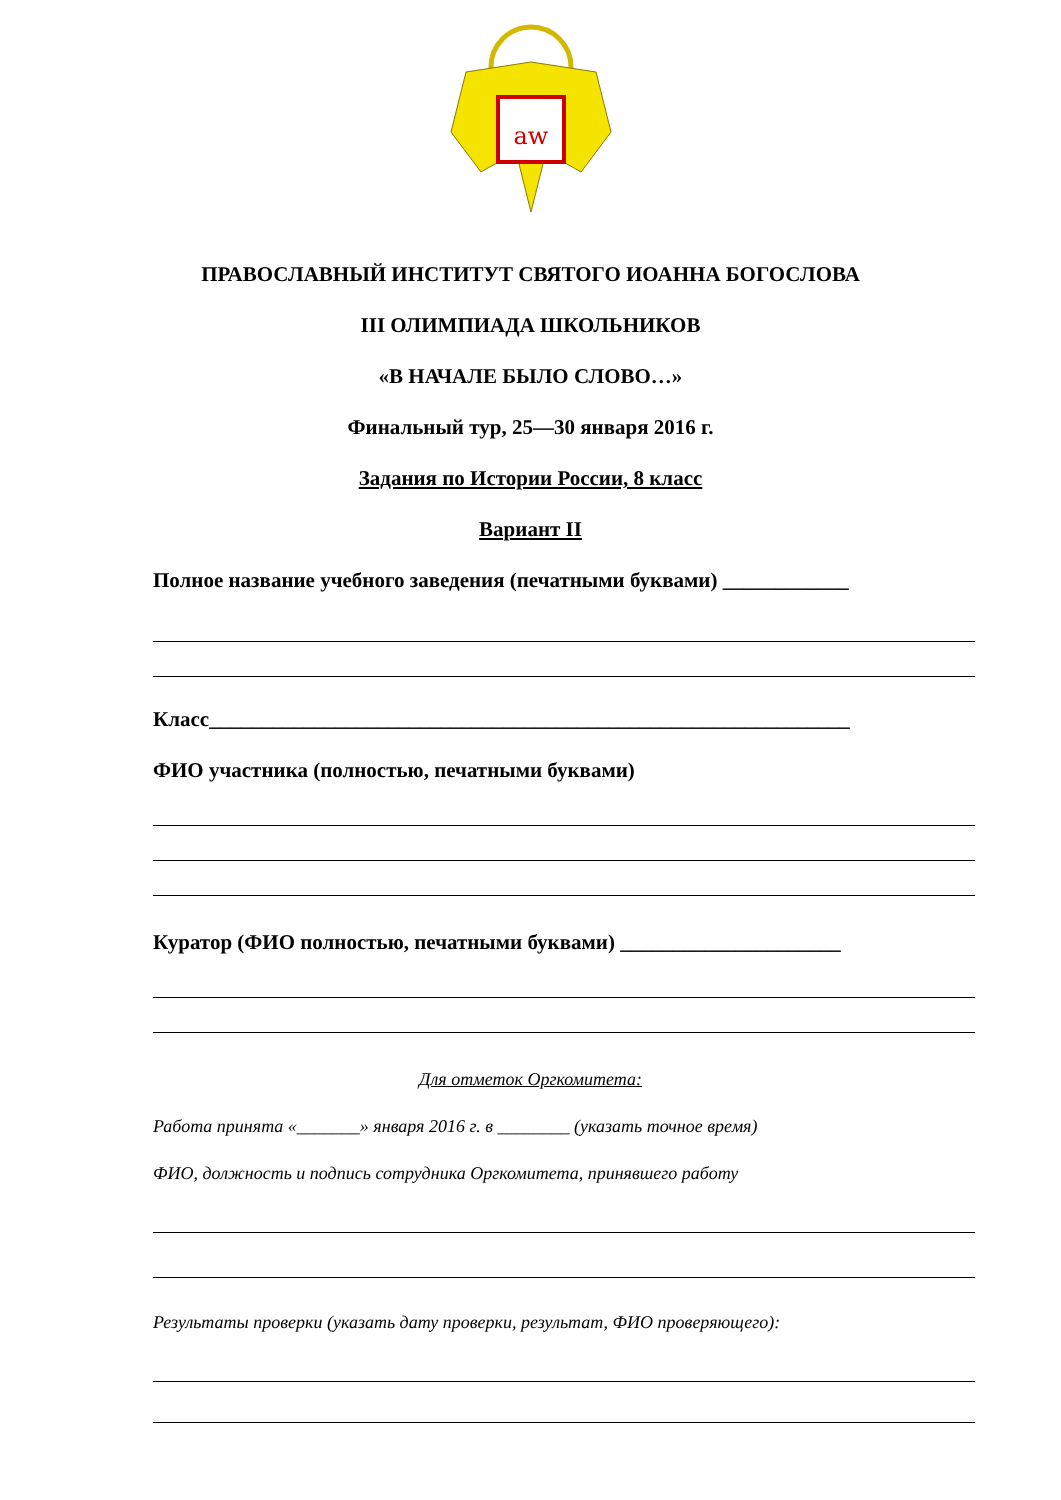aw
ПРАВОСЛАВНЫЙ ИНСТИТУТ СВЯТОГО ИОАННА БОГОСЛОВА
III ОЛИМПИАДА ШКОЛЬНИКОВ
«В НАЧАЛЕ БЫЛО СЛОВО…»
Финальный тур, 25—30 января 2016 г.
Задания по Истории России, 8 класс
Вариант II
Полное название учебного заведения (печатными буквами) ____________
Класс_____________________________________________________________
ФИО участника (полностью, печатными буквами)
Куратор (ФИО полностью, печатными буквами) _____________________
Для отметок Оргкомитета:
Работа принята «_______» января 2016 г. в ________ (указать точное время)
ФИО, должность и подпись сотрудника Оргкомитета, принявшего работу
Результаты проверки (указать дату проверки, результат, ФИО проверяющего):